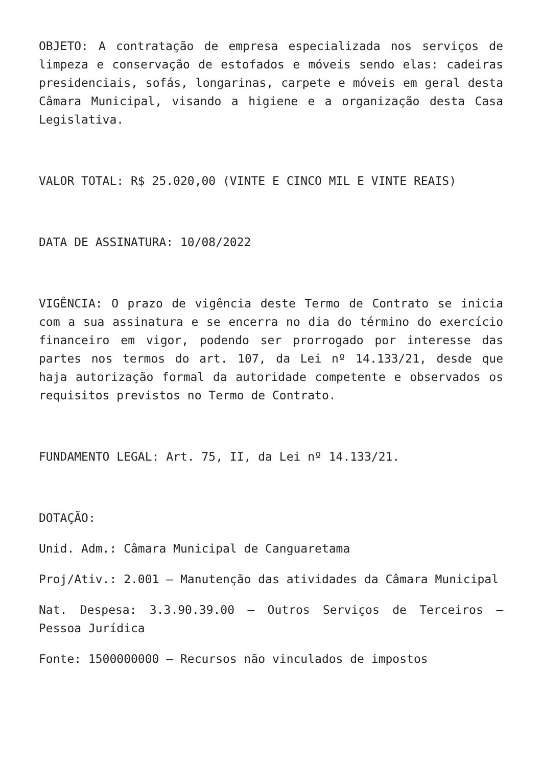OBJETO: A contratação de empresa especializada nos serviços de limpeza e conservação de estofados e móveis sendo elas: cadeiras presidenciais, sofás, longarinas, carpete e móveis em geral desta Câmara Municipal, visando a higiene e a organização desta Casa Legislativa.
VALOR TOTAL: R$ 25.020,00 (VINTE E CINCO MIL E VINTE REAIS)
DATA DE ASSINATURA: 10/08/2022
VIGÊNCIA: O prazo de vigência deste Termo de Contrato se inicia com a sua assinatura e se encerra no dia do término do exercício financeiro em vigor, podendo ser prorrogado por interesse das partes nos termos do art. 107, da Lei nº 14.133/21, desde que haja autorização formal da autoridade competente e observados os requisitos previstos no Termo de Contrato.
FUNDAMENTO LEGAL: Art. 75, II, da Lei nº 14.133/21.
DOTAÇÃO:
Unid. Adm.: Câmara Municipal de Canguaretama
Proj/Ativ.: 2.001 – Manutenção das atividades da Câmara Municipal
Nat. Despesa: 3.3.90.39.00 – Outros Serviços de Terceiros – Pessoa Jurídica
Fonte: 1500000000 – Recursos não vinculados de impostos